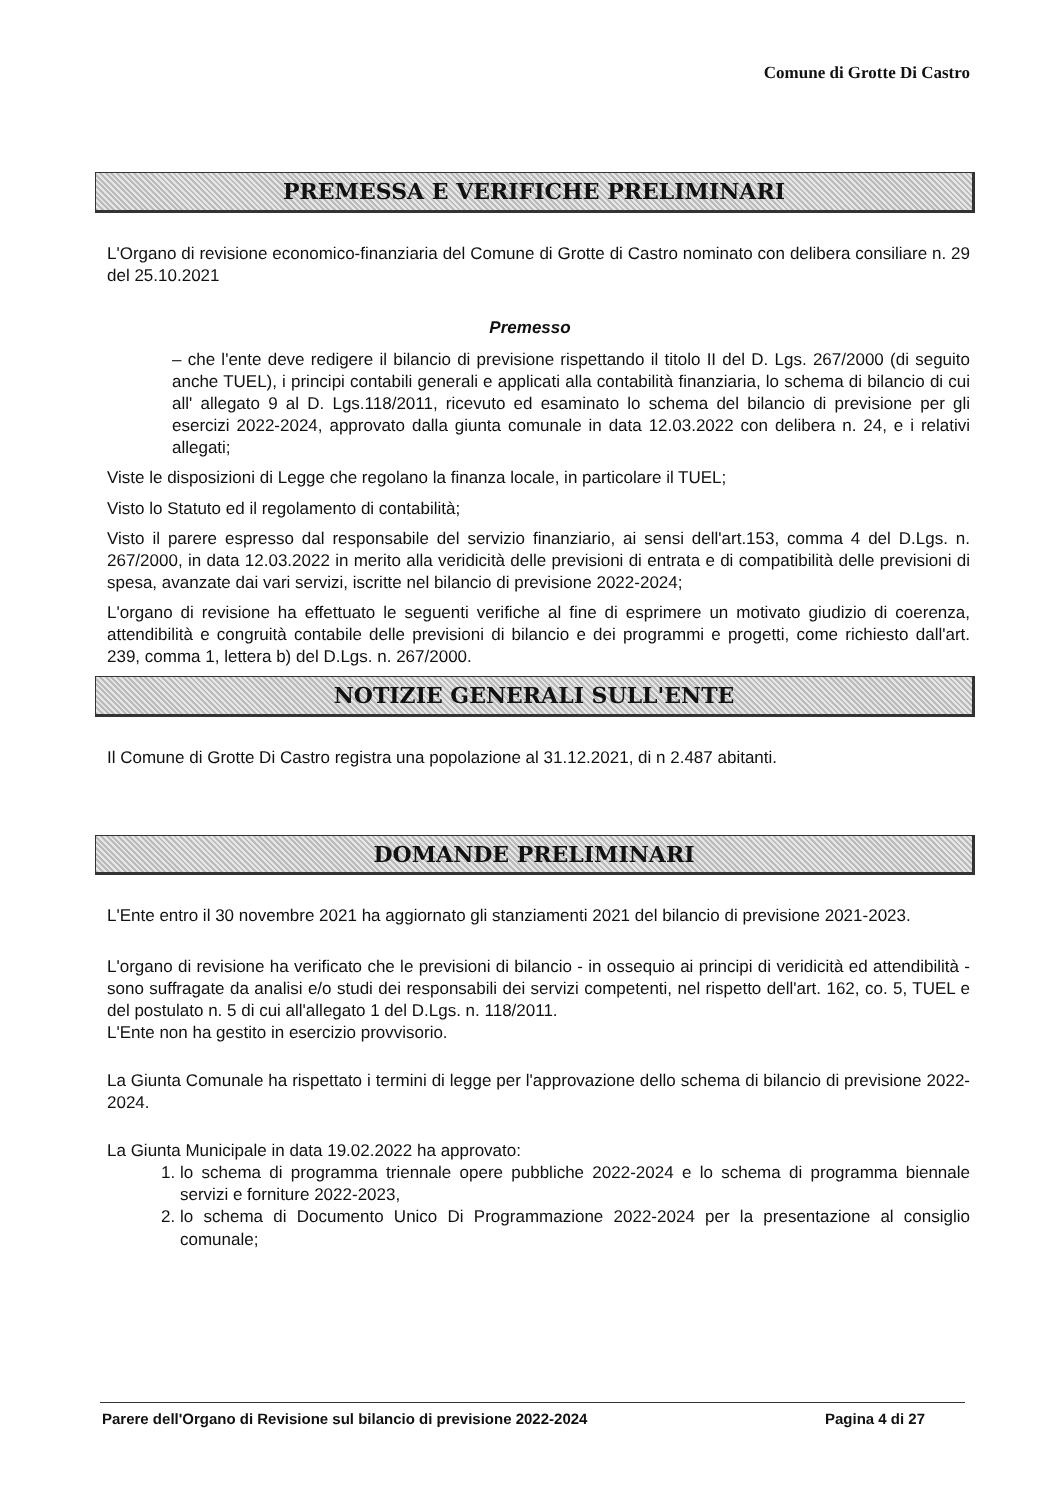Comune di Grotte Di Castro
PREMESSA E VERIFICHE PRELIMINARI
L'Organo di revisione economico-finanziaria del Comune di Grotte di Castro nominato con delibera consiliare n. 29 del 25.10.2021
Premesso
– che l'ente deve redigere il bilancio di previsione rispettando il titolo II del D. Lgs. 267/2000 (di seguito anche TUEL), i principi contabili generali e applicati alla contabilità finanziaria, lo schema di bilancio di cui all' allegato 9 al D. Lgs.118/2011, ricevuto ed esaminato lo schema del bilancio di previsione per gli esercizi 2022-2024, approvato dalla giunta comunale in data 12.03.2022 con delibera n. 24, e i relativi allegati;
Viste le disposizioni di Legge che regolano la finanza locale, in particolare il TUEL;
Visto lo Statuto ed il regolamento di contabilità;
Visto il parere espresso dal responsabile del servizio finanziario, ai sensi dell'art.153, comma 4 del D.Lgs. n. 267/2000, in data 12.03.2022 in merito alla veridicità delle previsioni di entrata e di compatibilità delle previsioni di spesa, avanzate dai vari servizi, iscritte nel bilancio di previsione 2022-2024;
L'organo di revisione ha effettuato le seguenti verifiche al fine di esprimere un motivato giudizio di coerenza, attendibilità e congruità contabile delle previsioni di bilancio e dei programmi e progetti, come richiesto dall'art. 239, comma 1, lettera b) del D.Lgs. n. 267/2000.
NOTIZIE GENERALI SULL'ENTE
Il Comune di Grotte Di Castro registra una popolazione al 31.12.2021, di n 2.487 abitanti.
DOMANDE PRELIMINARI
L'Ente entro il 30 novembre 2021 ha aggiornato gli stanziamenti 2021 del bilancio di previsione 2021-2023.
L'organo di revisione ha verificato che le previsioni di bilancio - in ossequio ai principi di veridicità ed attendibilità - sono suffragate da analisi e/o studi dei responsabili dei servizi competenti, nel rispetto dell'art. 162, co. 5, TUEL e del postulato n. 5 di cui all'allegato 1 del D.Lgs. n. 118/2011.
L'Ente non ha gestito in esercizio provvisorio.
La Giunta Comunale ha rispettato i termini di legge per l'approvazione dello schema di bilancio di previsione 2022-2024.
La Giunta Municipale in data 19.02.2022 ha approvato:
1. lo schema di programma triennale opere pubbliche 2022-2024 e lo schema di programma biennale servizi e forniture 2022-2023,
2. lo schema di Documento Unico Di Programmazione 2022-2024 per la presentazione al consiglio comunale;
Parere dell'Organo di Revisione sul bilancio di previsione 2022-2024 Pagina 4 di 27